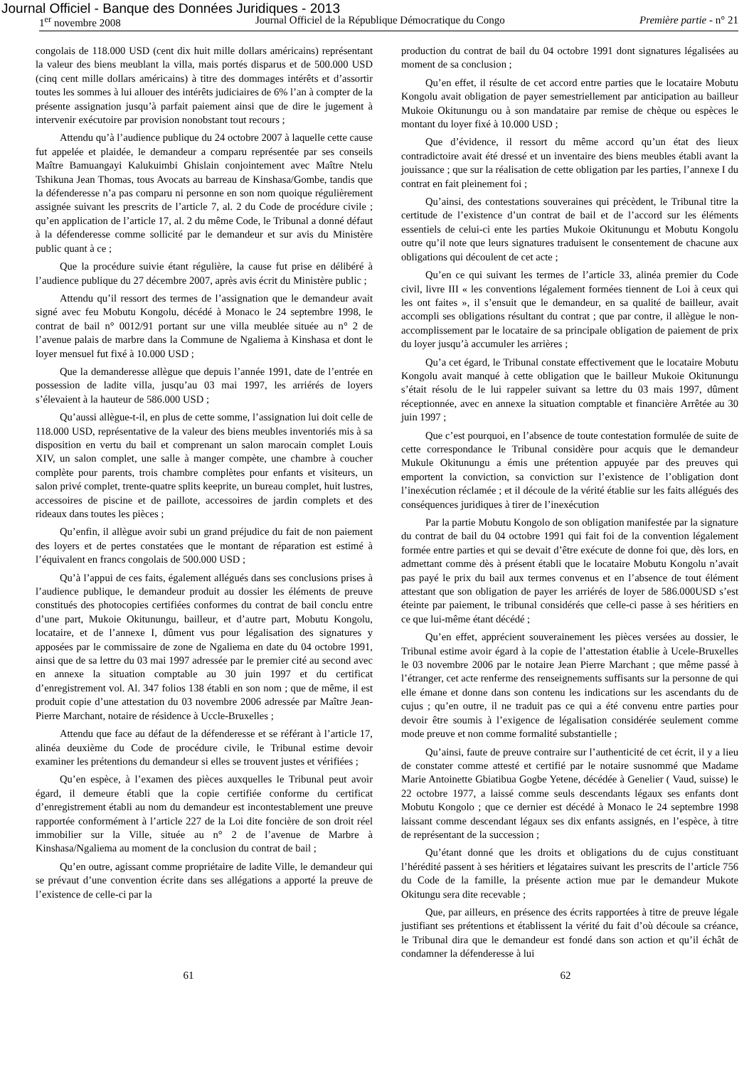Journal Officiel - Banque des Données Juridiques - 2013
1<sup>er</sup> novembre 2008 Journal Officiel de la République Démocratique du Congo Première partie - n° 21
congolais de 118.000 USD (cent dix huit mille dollars américains) représentant la valeur des biens meublant la villa, mais portés disparus et de 500.000 USD (cinq cent mille dollars américains) à titre des dommages intérêts et d’assortir toutes les sommes à lui allouer des intérêts judiciaires de 6% l’an à compter de la présente assignation jusqu’à parfait paiement ainsi que de dire le jugement à intervenir exécutoire par provision nonobstant tout recours ;
Attendu qu’à l’audience publique du 24 octobre 2007 à laquelle cette cause fut appelée et plaidée, le demandeur a comparu représentée par ses conseils Maître Bamuangayi Kalukuimbi Ghislain conjointement avec Maître Ntelu Tshikuna Jean Thomas, tous Avocats au barreau de Kinshasa/Gombe, tandis que la défenderesse n’a pas comparu ni personne en son nom quoique régulièrement assignée suivant les prescrits de l’article 7, al. 2 du Code de procédure civile ; qu’en application de l’article 17, al. 2 du même Code, le Tribunal a donné défaut à la défenderesse comme sollicité par le demandeur et sur avis du Ministère public quant à ce ;
Que la procédure suivie étant régulière, la cause fut prise en délibéré à l’audience publique du 27 décembre 2007, après avis écrit du Ministère public ;
Attendu qu’il ressort des termes de l’assignation que le demandeur avait signé avec feu Mobutu Kongolu, décédé à Monaco le 24 septembre 1998, le contrat de bail n° 0012/91 portant sur une villa meublée située au n° 2 de l’avenue palais de marbre dans la Commune de Ngaliema à Kinshasa et dont le loyer mensuel fut fixé à 10.000 USD ;
Que la demanderesse allègue que depuis l’année 1991, date de l’entrée en possession de ladite villa, jusqu’au 03 mai 1997, les arriérés de loyers s’élevaient à la hauteur de 586.000 USD ;
Qu’aussi allègue-t-il, en plus de cette somme, l’assignation lui doit celle de 118.000 USD, représentative de la valeur des biens meubles inventoriés mis à sa disposition en vertu du bail et comprenant un salon marocain complet Louis XIV, un salon complet, une salle à manger compète, une chambre à coucher complète pour parents, trois chambre complètes pour enfants et visiteurs, un salon privé complet, trente-quatre splits keeprite, un bureau complet, huit lustres, accessoires de piscine et de paillote, accessoires de jardin complets et des rideaux dans toutes les pièces ;
Qu’enfin, il allègue avoir subi un grand préjudice du fait de non paiement des loyers et de pertes constatées que le montant de réparation est estimé à l’équivalent en francs congolais de 500.000 USD ;
Qu’à l’appui de ces faits, également allégués dans ses conclusions prises à l’audience publique, le demandeur produit au dossier les éléments de preuve constitués des photocopies certifiées conformes du contrat de bail conclu entre d’une part, Mukoie Okitunungu, bailleur, et d’autre part, Mobutu Kongolu, locataire, et de l’annexe I, dûment vus pour légalisation des signatures y apposées par le commissaire de zone de Ngaliema en date du 04 octobre 1991, ainsi que de sa lettre du 03 mai 1997 adressée par le premier cité au second avec en annexe la situation comptable au 30 juin 1997 et du certificat d’enregistrement vol. Al. 347 folios 138 établi en son nom ; que de même, il est produit copie d’une attestation du 03 novembre 2006 adressée par Maître Jean-Pierre Marchant, notaire de résidence à Uccle-Bruxelles ;
Attendu que face au défaut de la défenderesse et se référant à l’article 17, alinéa deuxième du Code de procédure civile, le Tribunal estime devoir examiner les prétentions du demandeur si elles se trouvent justes et vérifiées ;
Qu’en espèce, à l’examen des pièces auxquelles le Tribunal peut avoir égard, il demeure établi que la copie certifiée conforme du certificat d’enregistrement établi au nom du demandeur est incontestablement une preuve rapportée conformément à l’article 227 de la Loi dite foncière de son droit réel immobilier sur la Ville, située au n° 2 de l’avenue de Marbre à Kinshasa/Ngaliema au moment de la conclusion du contrat de bail ;
Qu’en outre, agissant comme propriétaire de ladite Ville, le demandeur qui se prévaut d’une convention écrite dans ses allégations a apporté la preuve de l’existence de celle-ci par la
production du contrat de bail du 04 octobre 1991 dont signatures légalisées au moment de sa conclusion ;
Qu’en effet, il résulte de cet accord entre parties que le locataire Mobutu Kongolu avait obligation de payer semestriellement par anticipation au bailleur Mukoie Okitunungu ou à son mandataire par remise de chèque ou espèces le montant du loyer fixé à 10.000 USD ;
Que d’évidence, il ressort du même accord qu’un état des lieux contradictoire avait été dressé et un inventaire des biens meubles établi avant la jouissance ; que sur la réalisation de cette obligation par les parties, l’annexe I du contrat en fait pleinement foi ;
Qu’ainsi, des contestations souveraines qui précèdent, le Tribunal titre la certitude de l’existence d’un contrat de bail et de l’accord sur les éléments essentiels de celui-ci ente les parties Mukoie Okitunungu et Mobutu Kongolu outre qu’il note que leurs signatures traduisent le consentement de chacune aux obligations qui découlent de cet acte ;
Qu’en ce qui suivant les termes de l’article 33, alinéa premier du Code civil, livre III « les conventions légalement formées tiennent de Loi à ceux qui les ont faites », il s’ensuit que le demandeur, en sa qualité de bailleur, avait accompli ses obligations résultant du contrat ; que par contre, il allègue le non-accomplissement par le locataire de sa principale obligation de paiement de prix du loyer jusqu’à accumuler les arrières ;
Qu’a cet égard, le Tribunal constate effectivement que le locataire Mobutu Kongolu avait manqué à cette obligation que le bailleur Mukoie Okitunungu s’était résolu de le lui rappeler suivant sa lettre du 03 mais 1997, dûment réceptionnée, avec en annexe la situation comptable et financière Arrêtée au 30 juin 1997 ;
Que c’est pourquoi, en l’absence de toute contestation formulée de suite de cette correspondance le Tribunal considère pour acquis que le demandeur Mukule Okitunungu a émis une prétention appuyée par des preuves qui emportent la conviction, sa conviction sur l’existence de l’obligation dont l’inexécution réclamée ; et il découle de la vérité établie sur les faits allégués des conséquences juridiques à tirer de l’inexécution
Par la partie Mobutu Kongolo de son obligation manifestée par la signature du contrat de bail du 04 octobre 1991 qui fait foi de la convention légalement formée entre parties et qui se devait d’être exécute de donne foi que, dès lors, en admettant comme dès à présent établi que le locataire Mobutu Kongolu n’avait pas payé le prix du bail aux termes convenus et en l’absence de tout élément attestant que son obligation de payer les arriérés de loyer de 586.000USD s’est éteinte par paiement, le tribunal considérés que celle-ci passe à ses héritiers en ce que lui-même étant décédé ;
Qu’en effet, apprécient souverainement les pièces versées au dossier, le Tribunal estime avoir égard à la copie de l’attestation établie à Ucele-Bruxelles le 03 novembre 2006 par le notaire Jean Pierre Marchant ; que même passé à l’étranger, cet acte renferme des renseignements suffisants sur la personne de qui elle émane et donne dans son contenu les indications sur les ascendants du de cujus ; qu’en outre, il ne traduit pas ce qui a été convenu entre parties pour devoir être soumis à l’exigence de légalisation considérée seulement comme mode preuve et non comme formalité substantielle ;
Qu’ainsi, faute de preuve contraire sur l’authenticité de cet écrit, il y a lieu de constater comme attesté et certifié par le notaire susnommé que Madame Marie Antoinette Gbiatibua Gogbe Yetene, décédée à Genelier ( Vaud, suisse) le 22 octobre 1977, a laissé comme seuls descendants légaux ses enfants dont Mobutu Kongolo ; que ce dernier est décédé à Monaco le 24 septembre 1998 laissant comme descendant légaux ses dix enfants assignés, en l’espèce, à titre de représentant de la succession ;
Qu’étant donné que les droits et obligations du de cujus constituant l’hérédité passent à ses héritiers et légataires suivant les prescrits de l’article 756 du Code de la famille, la présente action mue par le demandeur Mukote Okitungu sera dite recevable ;
Que, par ailleurs, en présence des écrits rapportées à titre de preuve légale justifiant ses prétentions et établissent la vérité du fait d’où découle sa créance, le Tribunal dira que le demandeur est fondé dans son action et qu’il échât de condamner la défenderesse à lui
61 62